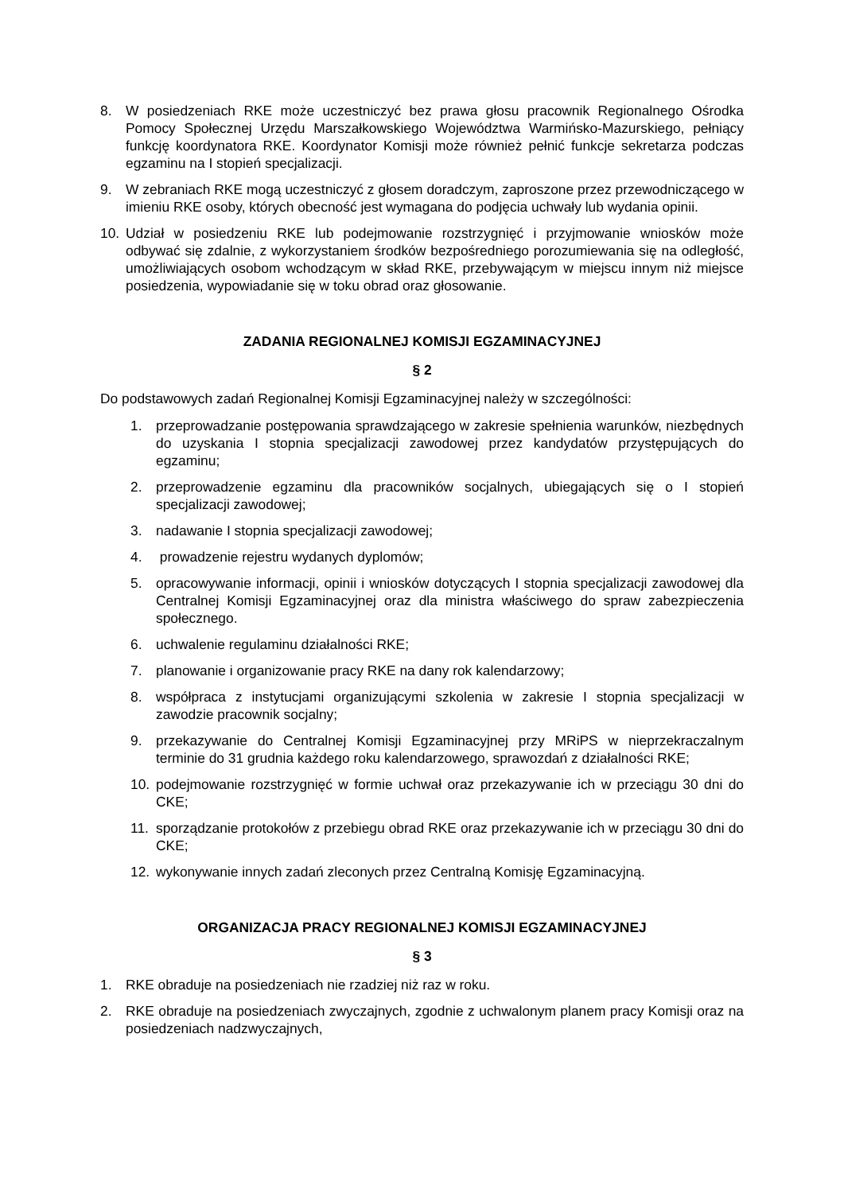8. W posiedzeniach RKE może uczestniczyć bez prawa głosu pracownik Regionalnego Ośrodka Pomocy Społecznej Urzędu Marszałkowskiego Województwa Warmińsko-Mazurskiego, pełniący funkcję koordynatora RKE. Koordynator Komisji może również pełnić funkcje sekretarza podczas egzaminu na I stopień specjalizacji.
9. W zebraniach RKE mogą uczestniczyć z głosem doradczym, zaproszone przez przewodniczącego w imieniu RKE osoby, których obecność jest wymagana do podjęcia uchwały lub wydania opinii.
10. Udział w posiedzeniu RKE lub podejmowanie rozstrzygnięć i przyjmowanie wniosków może odbywać się zdalnie, z wykorzystaniem środków bezpośredniego porozumiewania się na odległość, umożliwiających osobom wchodzącym w skład RKE, przebywającym w miejscu innym niż miejsce posiedzenia, wypowiadanie się w toku obrad oraz głosowanie.
ZADANIA REGIONALNEJ KOMISJI EGZAMINACYJNEJ
§ 2
Do podstawowych zadań Regionalnej Komisji Egzaminacyjnej należy w szczególności:
1. przeprowadzanie postępowania sprawdzającego w zakresie spełnienia warunków, niezbędnych do uzyskania I stopnia specjalizacji zawodowej przez kandydatów przystępujących do egzaminu;
2. przeprowadzenie egzaminu dla pracowników socjalnych, ubiegających się o I stopień specjalizacji zawodowej;
3. nadawanie I stopnia specjalizacji zawodowej;
4. prowadzenie rejestru wydanych dyplomów;
5. opracowywanie informacji, opinii i wniosków dotyczących I stopnia specjalizacji zawodowej dla Centralnej Komisji Egzaminacyjnej oraz dla ministra właściwego do spraw zabezpieczenia społecznego.
6. uchwalenie regulaminu działalności RKE;
7. planowanie i organizowanie pracy RKE na dany rok kalendarzowy;
8. współpraca z instytucjami organizującymi szkolenia w zakresie I stopnia specjalizacji w zawodzie pracownik socjalny;
9. przekazywanie do Centralnej Komisji Egzaminacyjnej przy MRiPS w nieprzekraczalnym terminie do 31 grudnia każdego roku kalendarzowego, sprawozdań z działalności RKE;
10. podejmowanie rozstrzygnięć w formie uchwał oraz przekazywanie ich w przeciągu 30 dni do CKE;
11. sporządzanie protokołów z przebiegu obrad RKE oraz przekazywanie ich w przeciągu 30 dni do CKE;
12. wykonywanie innych zadań zleconych przez Centralną Komisję Egzaminacyjną.
ORGANIZACJA PRACY REGIONALNEJ KOMISJI EGZAMINACYJNEJ
§ 3
1. RKE obraduje na posiedzeniach nie rzadziej niż raz w roku.
2. RKE obraduje na posiedzeniach zwyczajnych, zgodnie z uchwalonym planem pracy Komisji oraz na posiedzeniach nadzwyczajnych,